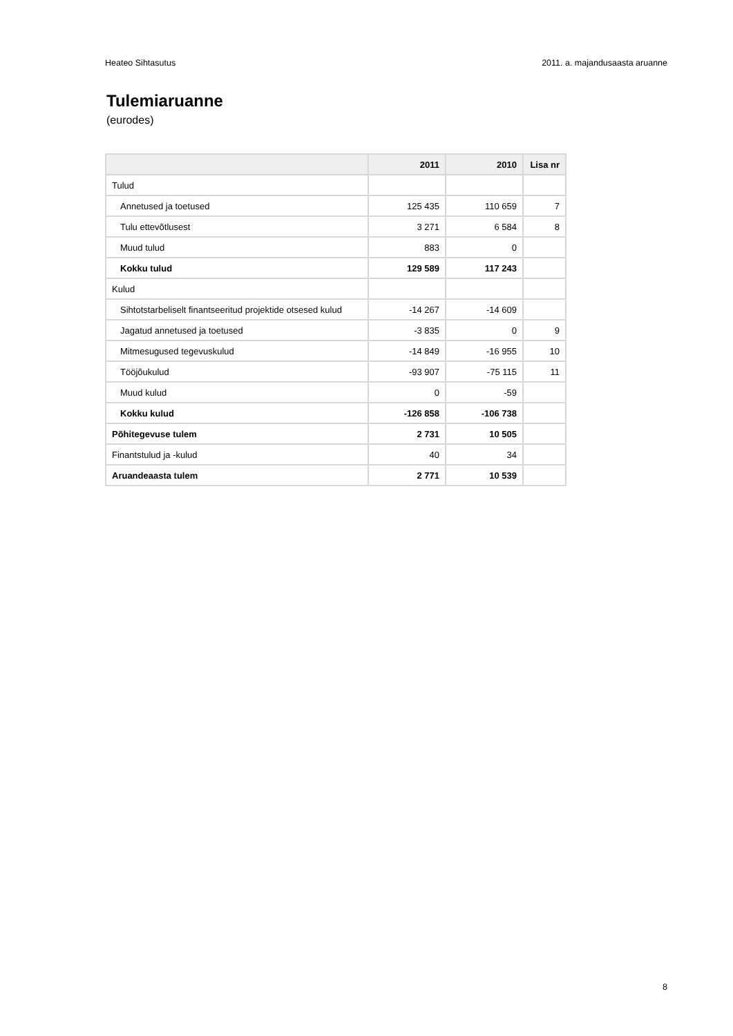Heateo Sihtasutus 2011. a. majandusaasta aruanne
Tulemiaruanne
(eurodes)
| | 2011 | 2010 | Lisa nr |
| --- | --- | --- | --- |
| Tulud | | | |
| Annetused ja toetused | 125 435 | 110 659 | 7 |
| Tulu ettevõtlusest | 3 271 | 6 584 | 8 |
| Muud tulud | 883 | 0 | |
| Kokku tulud | 129 589 | 117 243 | |
| Kulud | | | |
| Sihtotstarbeliselt finantseeritud projektide otsesed kulud | -14 267 | -14 609 | |
| Jagatud annetused ja toetused | -3 835 | 0 | 9 |
| Mitmesugused tegevuskulud | -14 849 | -16 955 | 10 |
| Tööjõukulud | -93 907 | -75 115 | 11 |
| Muud kulud | 0 | -59 | |
| Kokku kulud | -126 858 | -106 738 | |
| Põhitegevuse tulem | 2 731 | 10 505 | |
| Finantstulud ja -kulud | 40 | 34 | |
| Aruandeaasta tulem | 2 771 | 10 539 | |
8